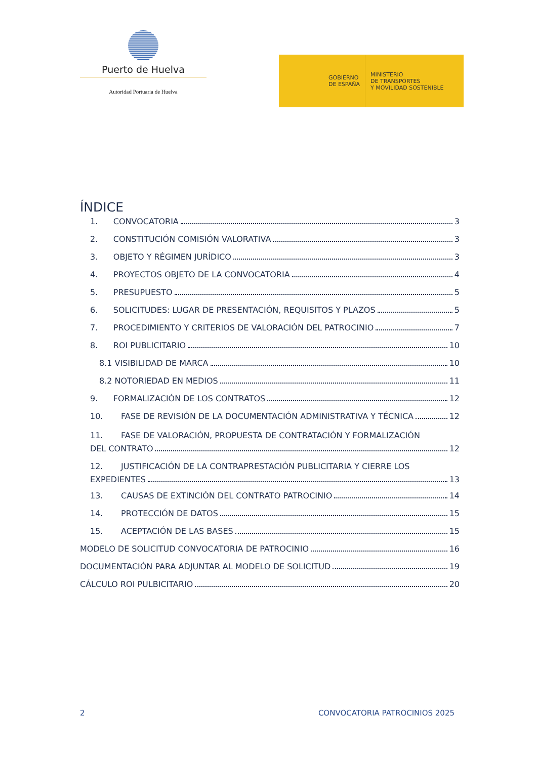Puerto de Huelva
Autoridad Portuaria de Huelva
GOBIERNO
DE ESPAÑA
MINISTERIO
DE TRANSPORTES
Y MOVILIDAD SOSTENIBLE
ÍNDICE
1. CONVOCATORIA 3
2. CONSTITUCIÓN COMISIÓN VALORATIVA 3
3. OBJETO Y RÉGIMEN JURÍDICO 3
4. PROYECTOS OBJETO DE LA CONVOCATORIA 4
5. PRESUPUESTO 5
6. SOLICITUDES: LUGAR DE PRESENTACIÓN, REQUISITOS Y PLAZOS 5
7. PROCEDIMIENTO Y CRITERIOS DE VALORACIÓN DEL PATROCINIO 7
8. ROI PUBLICITARIO 10
8.1 VISIBILIDAD DE MARCA 10
8.2 NOTORIEDAD EN MEDIOS 11
9. FORMALIZACIÓN DE LOS CONTRATOS 12
10. FASE DE REVISIÓN DE LA DOCUMENTACIÓN ADMINISTRATIVA Y TÉCNICA 12
11. FASE DE VALORACIÓN, PROPUESTA DE CONTRATACIÓN Y FORMALIZACIÓN
DEL CONTRATO 12
12. JUSTIFICACIÓN DE LA CONTRAPRESTACIÓN PUBLICITARIA Y CIERRE LOS
EXPEDIENTES 13
13. CAUSAS DE EXTINCIÓN DEL CONTRATO PATROCINIO 14
14. PROTECCIÓN DE DATOS 15
15. ACEPTACIÓN DE LAS BASES 15
MODELO DE SOLICITUD CONVOCATORIA DE PATROCINIO 16
DOCUMENTACIÓN PARA ADJUNTAR AL MODELO DE SOLICITUD 19
CÁLCULO ROI PULBICITARIO 20
2 CONVOCATORIA PATROCINIOS 2025